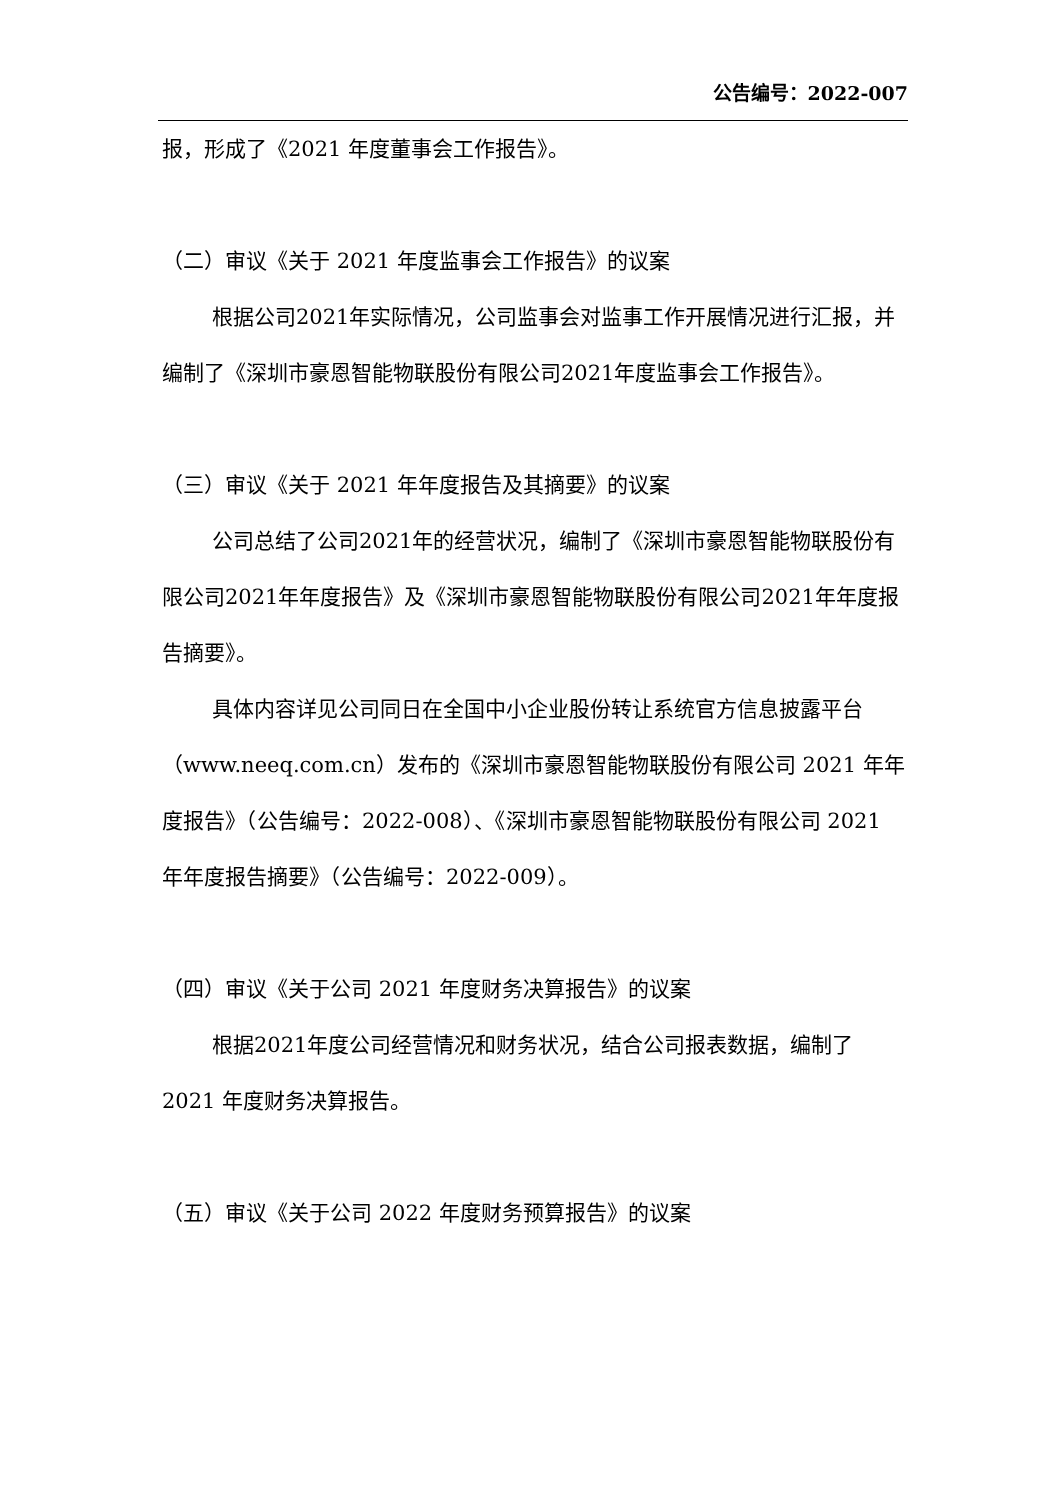公告编号：2022-007
报，形成了《2021 年度董事会工作报告》。
（二）审议《关于 2021 年度监事会工作报告》的议案
根据公司2021年实际情况，公司监事会对监事工作开展情况进行汇报，并编制了《深圳市豪恩智能物联股份有限公司2021年度监事会工作报告》。
（三）审议《关于 2021 年年度报告及其摘要》的议案
公司总结了公司2021年的经营状况，编制了《深圳市豪恩智能物联股份有限公司2021年年度报告》及《深圳市豪恩智能物联股份有限公司2021年年度报告摘要》。
具体内容详见公司同日在全国中小企业股份转让系统官方信息披露平台（www.neeq.com.cn）发布的《深圳市豪恩智能物联股份有限公司 2021 年年度报告》（公告编号：2022-008）、《深圳市豪恩智能物联股份有限公司 2021 年年度报告摘要》（公告编号：2022-009）。
（四）审议《关于公司 2021 年度财务决算报告》的议案
根据2021年度公司经营情况和财务状况，结合公司报表数据，编制了 2021 年度财务决算报告。
（五）审议《关于公司 2022 年度财务预算报告》的议案